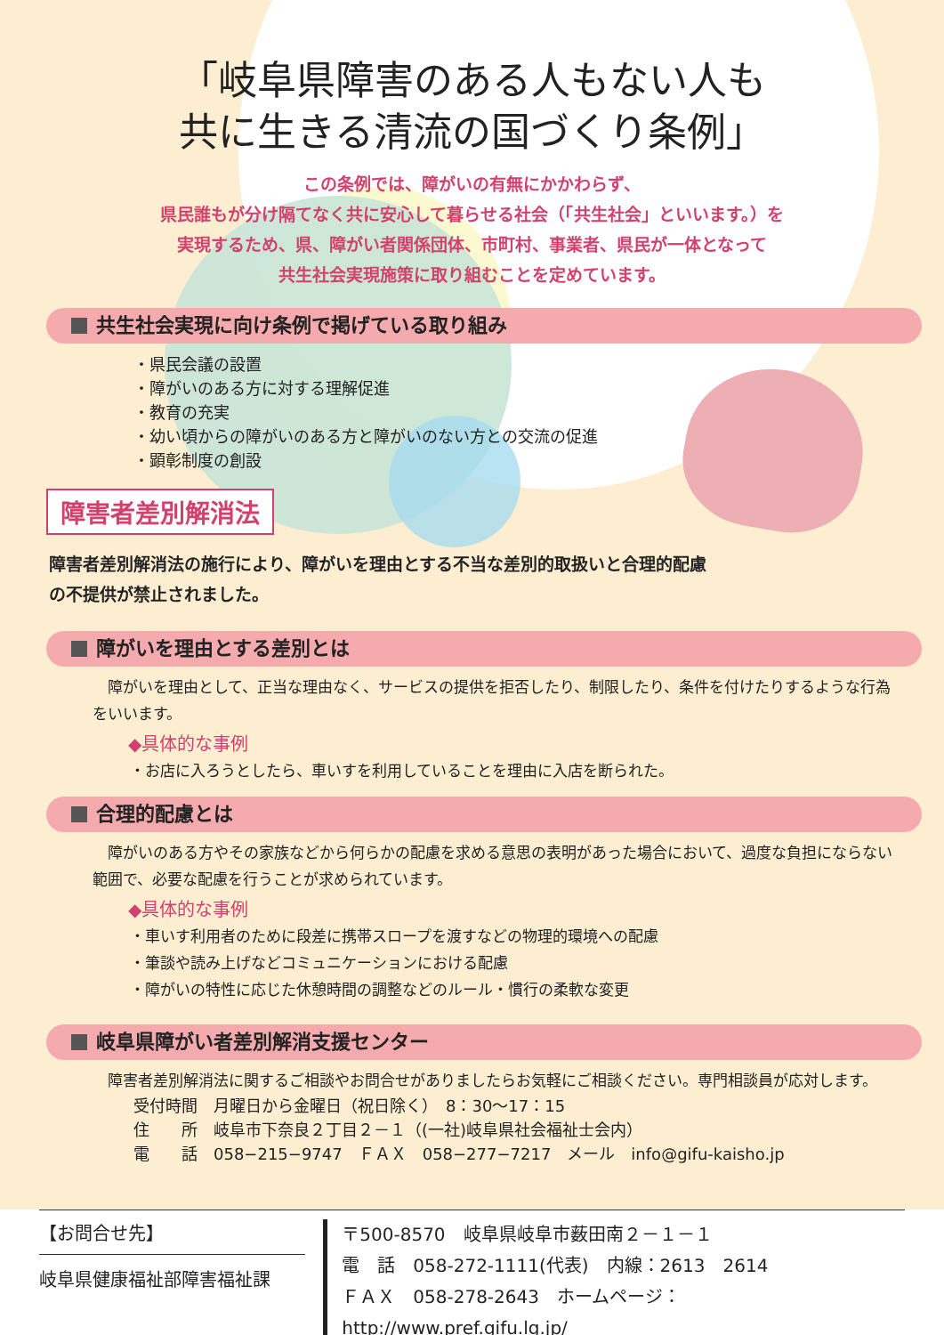「岐阜県障害のある人もない人も
共に生きる清流の国づくり条例」
この条例では、障がいの有無にかかわらず、
県民誰もが分け隔てなく共に安心して暮らせる社会（「共生社会」といいます。）を
実現するため、県、障がい者関係団体、市町村、事業者、県民が一体となって
共生社会実現施策に取り組むことを定めています。
共生社会実現に向け条例で掲げている取り組み
・県民会議の設置
・障がいのある方に対する理解促進
・教育の充実
・幼い頃からの障がいのある方と障がいのない方との交流の促進
・顕彰制度の創設
障害者差別解消法
障害者差別解消法の施行により、障がいを理由とする不当な差別的取扱いと合理的配慮の不提供が禁止されました。
障がいを理由とする差別とは
障がいを理由として、正当な理由なく、サービスの提供を拒否したり、制限したり、条件を付けたりするような行為をいいます。
◆具体的な事例
・お店に入ろうとしたら、車いすを利用していることを理由に入店を断られた。
合理的配慮とは
障がいのある方やその家族などから何らかの配慮を求める意思の表明があった場合において、過度な負担にならない範囲で、必要な配慮を行うことが求められています。
◆具体的な事例
・車いす利用者のために段差に携帯スロープを渡すなどの物理的環境への配慮
・筆談や読み上げなどコミュニケーションにおける配慮
・障がいの特性に応じた休憩時間の調整などのルール・慣行の柔軟な変更
岐阜県障がい者差別解消支援センター
障害者差別解消法に関するご相談やお問合せがありましたらお気軽にご相談ください。専門相談員が応対します。
受付時間　月曜日から金曜日（祝日除く）　8：30～17：15
住　　所　岐阜市下奈良２丁目２－１（(一社)岐阜県社会福祉士会内）
電　　話　058−215−9747　ＦＡＸ　058−277−7217　メール　info@gifu-kaisho.jp
【お問合せ先】
岐阜県健康福祉部障害福祉課
〒500-8570　岐阜県岐阜市薮田南２－１－１
電　話　058-272-1111(代表)　内線：2613　2614
ＦＡＸ　058-278-2643　ホームページ：http://www.pref.gifu.lg.jp/